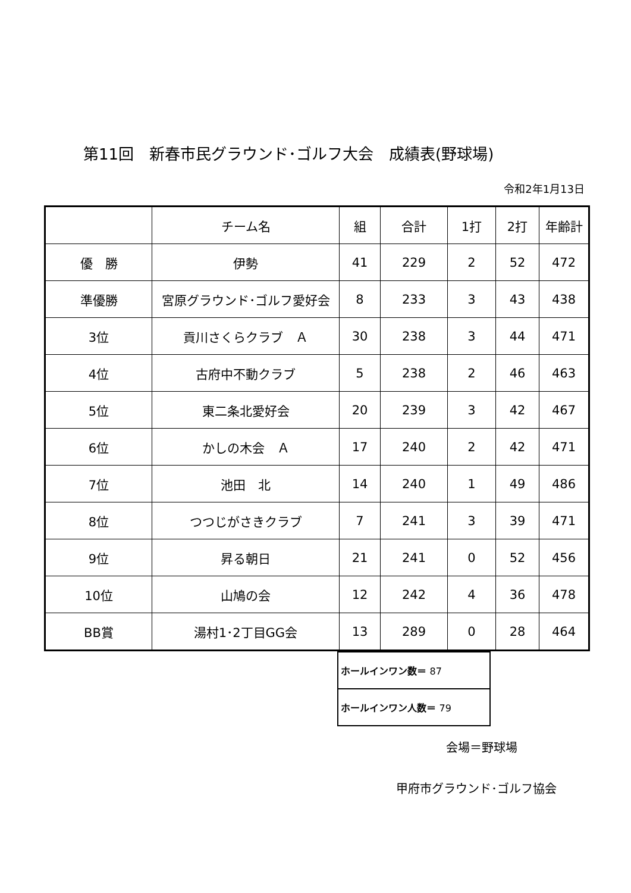第11回　新春市民グラウンド･ゴルフ大会　成績表(野球場)
令和2年1月13日
| | チーム名 | 組 | 合計 | 1打 | 2打 | 年齢計 |
| --- | --- | --- | --- | --- | --- | --- |
| 優 勝 | 伊勢 | 41 | 229 | 2 | 52 | 472 |
| 準優勝 | 宮原グラウンド･ゴルフ愛好会 | 8 | 233 | 3 | 43 | 438 |
| 3位 | 貢川さくらクラブ Ａ | 30 | 238 | 3 | 44 | 471 |
| 4位 | 古府中不動クラブ | 5 | 238 | 2 | 46 | 463 |
| 5位 | 東二条北愛好会 | 20 | 239 | 3 | 42 | 467 |
| 6位 | かしの木会 Ａ | 17 | 240 | 2 | 42 | 471 |
| 7位 | 池田 北 | 14 | 240 | 1 | 49 | 486 |
| 8位 | つつじがさきクラブ | 7 | 241 | 3 | 39 | 471 |
| 9位 | 昇る朝日 | 21 | 241 | 0 | 52 | 456 |
| 10位 | 山鳩の会 | 12 | 242 | 4 | 36 | 478 |
| BB賞 | 湯村1･2丁目GG会 | 13 | 289 | 0 | 28 | 464 |
| ホールインワン数＝ 87 |
| ホールインワン人数＝ 79 |
会場＝野球場
甲府市グラウンド･ゴルフ協会